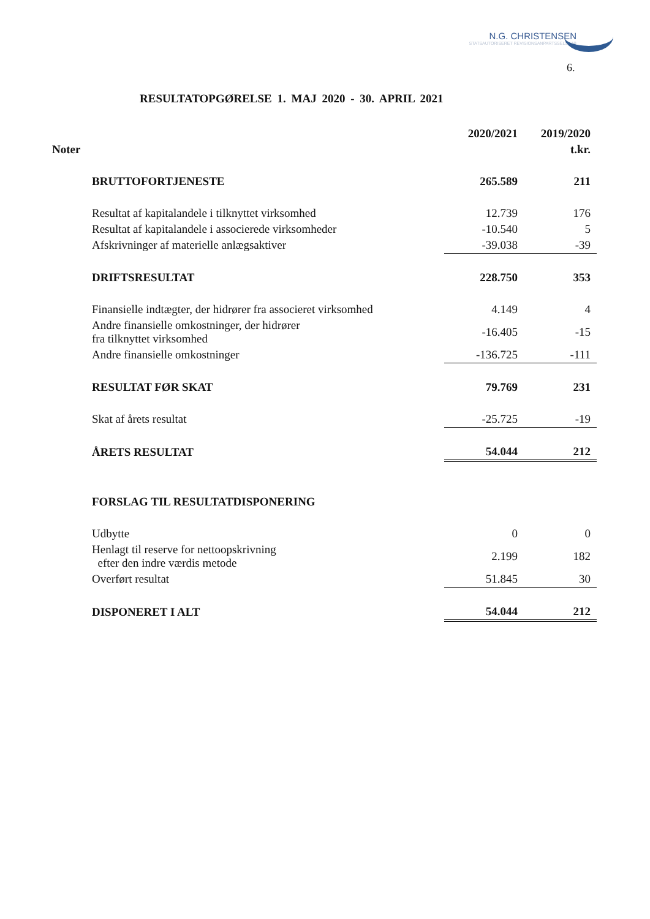N.G. CHRISTENSEN
STATSAUTORISERET REVISIONSANPARTSSELSKAB
6.
RESULTATOPGØRELSE 1. MAJ 2020 - 30. APRIL 2021
| | 2020/2021 | 2019/2020 |
| --- | --- | --- |
| Noter | | t.kr. |
| BRUTTOFORTJENESTE | 265.589 | 211 |
| Resultat af kapitalandele i tilknyttet virksomhed | 12.739 | 176 |
| Resultat af kapitalandele i associerede virksomheder | -10.540 | 5 |
| Afskrivninger af materielle anlægsaktiver | -39.038 | -39 |
| DRIFTSRESULTAT | 228.750 | 353 |
| Finansielle indtægter, der hidrører fra associeret virksomhed | 4.149 | 4 |
| Andre finansielle omkostninger, der hidrører fra tilknyttet virksomhed | -16.405 | -15 |
| Andre finansielle omkostninger | -136.725 | -111 |
| RESULTAT FØR SKAT | 79.769 | 231 |
| Skat af årets resultat | -25.725 | -19 |
| ÅRETS RESULTAT | 54.044 | 212 |
| FORSLAG TIL RESULTATDISPONERING | | |
| Udbytte | 0 | 0 |
| Henlagt til reserve for nettoopskrivning efter den indre værdis metode | 2.199 | 182 |
| Overført resultat | 51.845 | 30 |
| DISPONERET I ALT | 54.044 | 212 |